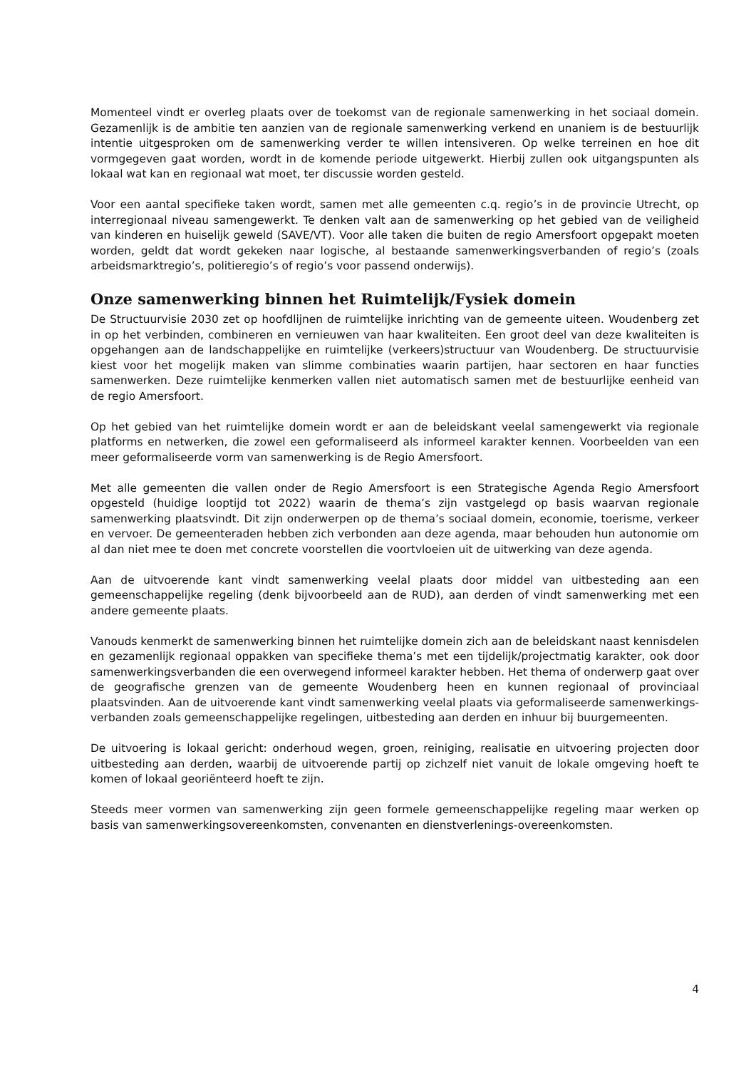Momenteel vindt er overleg plaats over de toekomst van de regionale samenwerking in het sociaal domein. Gezamenlijk is de ambitie ten aanzien van de regionale samenwerking verkend en unaniem is de bestuurlijk intentie uitgesproken om de samenwerking verder te willen intensiveren. Op welke terreinen en hoe dit vormgegeven gaat worden, wordt in de komende periode uitgewerkt. Hierbij zullen ook uitgangspunten als lokaal wat kan en regionaal wat moet, ter discussie worden gesteld.
Voor een aantal specifieke taken wordt, samen met alle gemeenten c.q. regio’s in de provincie Utrecht, op interregionaal niveau samengewerkt. Te denken valt aan de samenwerking op het gebied van de veiligheid van kinderen en huiselijk geweld (SAVE/VT). Voor alle taken die buiten de regio Amersfoort opgepakt moeten worden, geldt dat wordt gekeken naar logische, al bestaande samenwerkingsverbanden of regio’s (zoals arbeidsmarktregio’s, politieregio’s of regio’s voor passend onderwijs).
Onze samenwerking binnen het Ruimtelijk/Fysiek domein
De Structuurvisie 2030 zet op hoofdlijnen de ruimtelijke inrichting van de gemeente uiteen. Woudenberg zet in op het verbinden, combineren en vernieuwen van haar kwaliteiten. Een groot deel van deze kwaliteiten is opgehangen aan de landschappelijke en ruimtelijke (verkeers)structuur van Woudenberg. De structuurvisie kiest voor het mogelijk maken van slimme combinaties waarin partijen, haar sectoren en haar functies samenwerken. Deze ruimtelijke kenmerken vallen niet automatisch samen met de bestuurlijke eenheid van de regio Amersfoort.
Op het gebied van het ruimtelijke domein wordt er aan de beleidskant veelal samengewerkt via regionale platforms en netwerken, die zowel een geformaliseerd als informeel karakter kennen. Voorbeelden van een meer geformaliseerde vorm van samenwerking is de Regio Amersfoort.
Met alle gemeenten die vallen onder de Regio Amersfoort is een Strategische Agenda Regio Amersfoort opgesteld (huidige looptijd tot 2022) waarin de thema’s zijn vastgelegd op basis waarvan regionale samenwerking plaatsvindt. Dit zijn onderwerpen op de thema’s sociaal domein, economie, toerisme, verkeer en vervoer. De gemeenteraden hebben zich verbonden aan deze agenda, maar behouden hun autonomie om al dan niet mee te doen met concrete voorstellen die voortvloeien uit de uitwerking van deze agenda.
Aan de uitvoerende kant vindt samenwerking veelal plaats door middel van uitbesteding aan een gemeenschappelijke regeling (denk bijvoorbeeld aan de RUD), aan derden of vindt samenwerking met een andere gemeente plaats.
Vanouds kenmerkt de samenwerking binnen het ruimtelijke domein zich aan de beleidskant naast kennisdelen en gezamenlijk regionaal oppakken van specifieke thema’s met een tijdelijk/projectmatig karakter, ook door samenwerkingsverbanden die een overwegend informeel karakter hebben. Het thema of onderwerp gaat over de geografische grenzen van de gemeente Woudenberg heen en kunnen regionaal of provinciaal plaatsvinden. Aan de uitvoerende kant vindt samenwerking veelal plaats via geformaliseerde samenwerkings-verbanden zoals gemeenschappelijke regelingen, uitbesteding aan derden en inhuur bij buurgemeenten.
De uitvoering is lokaal gericht: onderhoud wegen, groen, reiniging, realisatie en uitvoering projecten door uitbesteding aan derden, waarbij de uitvoerende partij op zichzelf niet vanuit de lokale omgeving hoeft te komen of lokaal georiënteerd hoeft te zijn.
Steeds meer vormen van samenwerking zijn geen formele gemeenschappelijke regeling maar werken op basis van samenwerkingsovereenkomsten, convenanten en dienstverlenings-overeenkomsten.
4